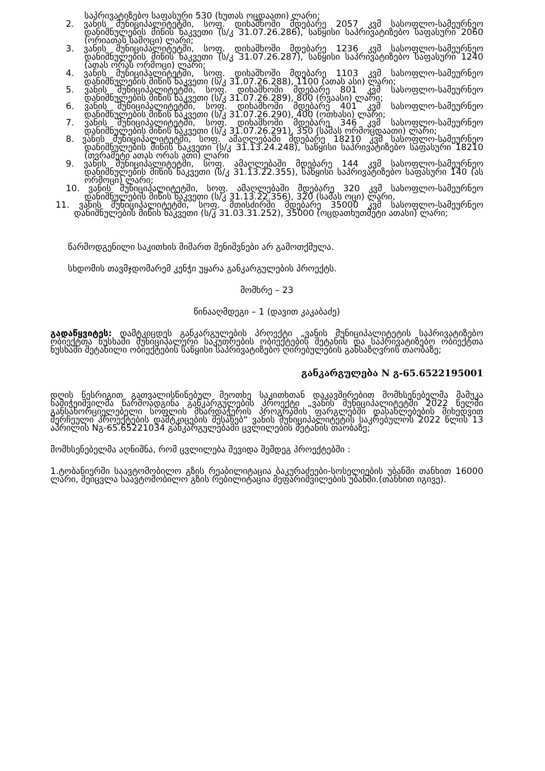საპრივატიზებო საფასური 530 (ხუთას ოცდაათი) ლარი;
2. ვანის მუნიციპალიტეტში, სოფ. დიხაშხოში მდებარე 2057 კვმ სასოფლო-სამეურნეო დანიშნულების მიწის ნაკვეთი (ს/კ 31.07.26.286), საწყისი საპრივატიზებო საფასური 2060 (ორიათას სამოცი) ლარი;
3. ვანის მუნიციპალიტეტში, სოფ. დიხაშხოში მდებარე 1236 კვმ სასოფლო-სამეურნეო დანიშნულების მიწის ნაკვეთი (ს/კ 31.07.26.287), საწყისი საპრივატიზებო საფასური 1240 (ათას ორას ორმოცი) ლარი;
4. ვანის მუნიციპალიტეტში, სოფ. დიხაშხოში მდებარე 1103 კვმ სასოფლო-სამეურნეო დანიშნულების მიწის ნაკვეთი (ს/კ 31.07.26.288), 1100 (ათას ასი) ლარი;
5. ვანის მუნიციპალიტეტში, სოფ. დიხაშხოში მდებარე 801 კვმ სასოფლო-სამეურნეო დანიშნულების მიწის ნაკვეთი (ს/კ 31.07.26.289), 800 (რვაასი) ლარი;
6. ვანის მუნიციპალიტეტში, სოფ. დიხაშხოში მდებარე 401 კვმ სასოფლო-სამეურნეო დანიშნულების მიწის ნაკვეთი (ს/კ 31.07.26.290), 400 (ოთხასი) ლარი;
7. ვანის მუნიციპალიტეტში, სოფ. დიხაშხოში მდებარე 346 კვმ სასოფლო-სამეურნეო დანიშნულების მიწის ნაკვეთი (ს/კ 31.07.26.291), 350 (სამას ორმოცდაათი) ლარი;
8. ვანის მუნიციპალიტეტში, სოფ. ამაღლებაში მდებარე 18210 კვმ სასოფლო-სამეურნეო დანიშნულების მიწის ნაკვეთი (ს/კ 31.13.24.248), საწყისი საპრივატიზებო საფასური 18210 (თვრამეტი ათას ორას ათი) ლარი
9. ვანის მუნიციპალიტეტში, სოფ. ამაღლებაში მდებარე 144 კვმ სასოფლო-სამეურნეო დანიშნულების მიწის ნაკვეთი (ს/კ 31.13.22.355), საწყისი საპრივატიზებო საფასური 140 (ას ორმოცი) ლარი;
10. ვანის მუნიციპალიტეტში, სოფ. ამაღლებაში მდებარე 320 კვმ სასოფლო-სამეურნეო დანიშნულების მიწის ნაკვეთი (ს/კ 31.13.22.356), 320 (სამას ოცი) ლარი,
11. ვანის მუნიციპალიტეტში, სოფ. მთისძირში მდებარე 35000 კვმ სასოფლო-სამეურნეო დანიშნულების მიწის ნაკვეთი (ს/კ 31.03.31.252), 35000 (ოცდათხუთმეტი ათასი) ლარი;
წარმოდგენილი საკითხის მიმართ შენიშვნები არ გამოთქმულა.
სხდომის თავმჯდომარემ კენჭი უყარა განკარგულების პროექტს.
მომხრე – 23
წინააღმდეგი – 1 (დავით კაკაბაძე)
გადაწყვიტეს: დამტკიცდეს განკარგულების პროექტი „ვანის მუნიციპალიტეტის საპრივატიზებო ობიექტთა ნუსხაში მუნიციპალური საკუთრების ობიექტების შეტანის და საპრივატიზებო ობიექტთა ნუსხაში შეტანილი ობიექტების საწყისი საპრივატიზებო ღირებულების განსაზღვრის თაობაზე;
განკარგულება N გ-65.6522195001
დღის წესრიგით გათვალისწინებულ მეოთხე საკითხთან დაკავშირებით მომხსენებელმა მამუკა ხამიჭეიშვილმა წარმოადგინა განკარგულების პროექტი „ვანის მუნიციპალიტეტში 2022 წელში განსახორციელებელი სოფლის მხარდაჭერის პროგრამის ფარგლებში დასახლებების მიხედვით შერჩეული პროექტების დამტკიცების შესახებ“ ვანის მუნიციპალიტეტის საკრებულოს 2022 წლის 13 აპრილის Nგ-65.65221034 განკარგულებაში ცვლილების შეტანის თაობაზე;
მომხსენებელმა აღნიშნა, რომ ცვლილება შევიდა შემდეგ პროექტებში :
1.ტობანიერში საავტომობილო გზის რეაბილიტაცია ბაკურაძეები-სოსელიების უბანში თანხით 16000 ლარი, შეიცვლა საავტომობილო გზის რებილიტაცია მეფარიშვილების უბანში.(თანხით იგივე).